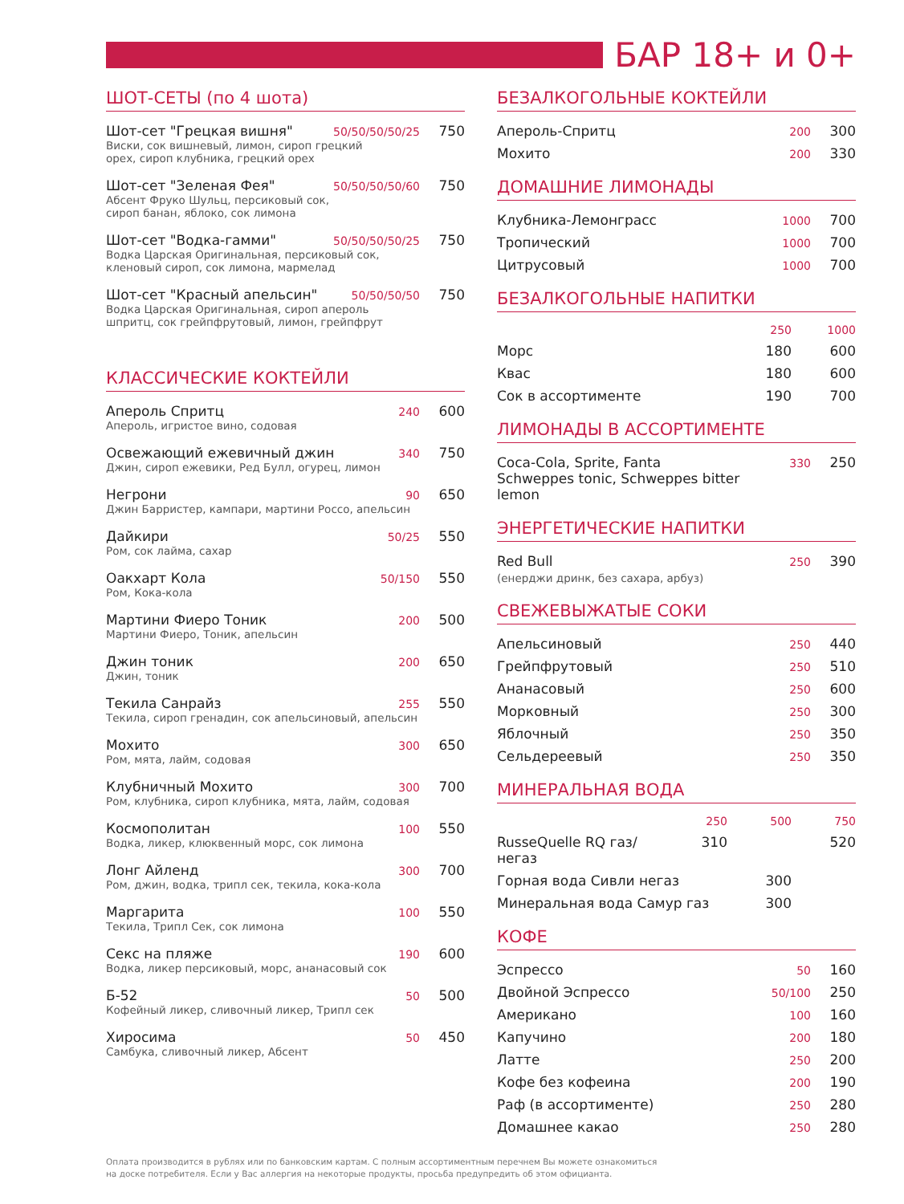БАР 18+ и 0+
ШОТ-СЕТЫ (по 4 шота)
Шот-сет "Грецкая вишня" 50/50/50/50/25 750
Виски, сок вишневый, лимон, сироп грецкий
орех, сироп клубника, грецкий орех
Шот-сет "Зеленая Фея" 50/50/50/50/60 750
Абсент Фруко Шульц, персиковый сок,
сироп банан, яблоко, сок лимона
Шот-сет "Водка-гамми" 50/50/50/50/25 750
Водка Царская Оригинальная, персиковый сок,
кленовый сироп, сок лимона, мармелад
Шот-сет "Красный апельсин" 50/50/50/50 750
Водка Царская Оригинальная, сироп апероль
шпритц, сок грейпфрутовый, лимон, грейпфрут
КЛАССИЧЕСКИЕ КОКТЕЙЛИ
Апероль Спритц 240 600
Апероль, игристое вино, содовая
Освежающий ежевичный джин 340 750
Джин, сироп ежевики, Ред Булл, огурец, лимон
Негрони 90 650
Джин Барристер, кампари, мартини Россо, апельсин
Дайкири 50/25 550
Ром, сок лайма, сахар
Оакхарт Кола 50/150 550
Ром, Кока-кола
Мартини Фиеро Тоник 200 500
Мартини Фиеро, Тоник, апельсин
Джин тоник 200 650
Джин, тоник
Текила Санрайз 255 550
Текила, сироп гренадин, сок апельсиновый, апельсин
Мохито 300 650
Ром, мята, лайм, содовая
Клубничный Мохито 300 700
Ром, клубника, сироп клубника, мята, лайм, содовая
Космополитан 100 550
Водка, ликер, клюквенный морс, сок лимона
Лонг Айленд 300 700
Ром, джин, водка, трипл сек, текила, кока-кола
Маргарита 100 550
Текила, Трипл Сек, сок лимона
Секс на пляже 190 600
Водка, ликер персиковый, морс, ананасовый сок
Б-52 50 500
Кофейный ликер, сливочный ликер, Трипл сек
Хиросима 50 450
Самбука, сливочный ликер, Абсент
БЕЗАЛКОГОЛЬНЫЕ КОКТЕЙЛИ
Апероль-Спритц 200 300
Мохито 200 330
ДОМАШНИЕ ЛИМОНАДЫ
Клубника-Лемонграсс 1000 700
Тропический 1000 700
Цитрусовый 1000 700
БЕЗАЛКОГОЛЬНЫЕ НАПИТКИ
250 1000
Морс 180 600
Квас 180 600
Сок в ассортименте 190 700
ЛИМОНАДЫ В АССОРТИМЕНТЕ
Coca-Cola, Sprite, Fanta
Schweppes tonic, Schweppes bitter lemon 330 250
ЭНЕРГЕТИЧЕСКИЕ НАПИТКИ
Red Bull
(енерджи дринк, без сахара, арбуз) 250 390
СВЕЖЕВЫЖАТЫЕ СОКИ
Апельсиновый 250 440
Грейпфрутовый 250 510
Ананасовый 250 600
Морковный 250 300
Яблочный 250 350
Сельдереевый 250 350
МИНЕРАЛЬНАЯ ВОДА
250 500 750
RusseQuelle RQ газ/негаз 310 520
Горная вода Сивли негаз 300
Минеральная вода Самур газ 300
КОФЕ
Эспрессо 50 160
Двойной Эспрессо 50/100 250
Американо 100 160
Капучино 200 180
Латте 250 200
Кофе без кофеина 200 190
Раф (в ассортименте) 250 280
Домашнее какао 250 280
Оплата производится в рублях или по банковским картам. С полным ассортиментным перечнем Вы можете ознакомиться
на доске потребителя. Если у Вас аллергия на некоторые продукты, просьба предупредить об этом официанта.